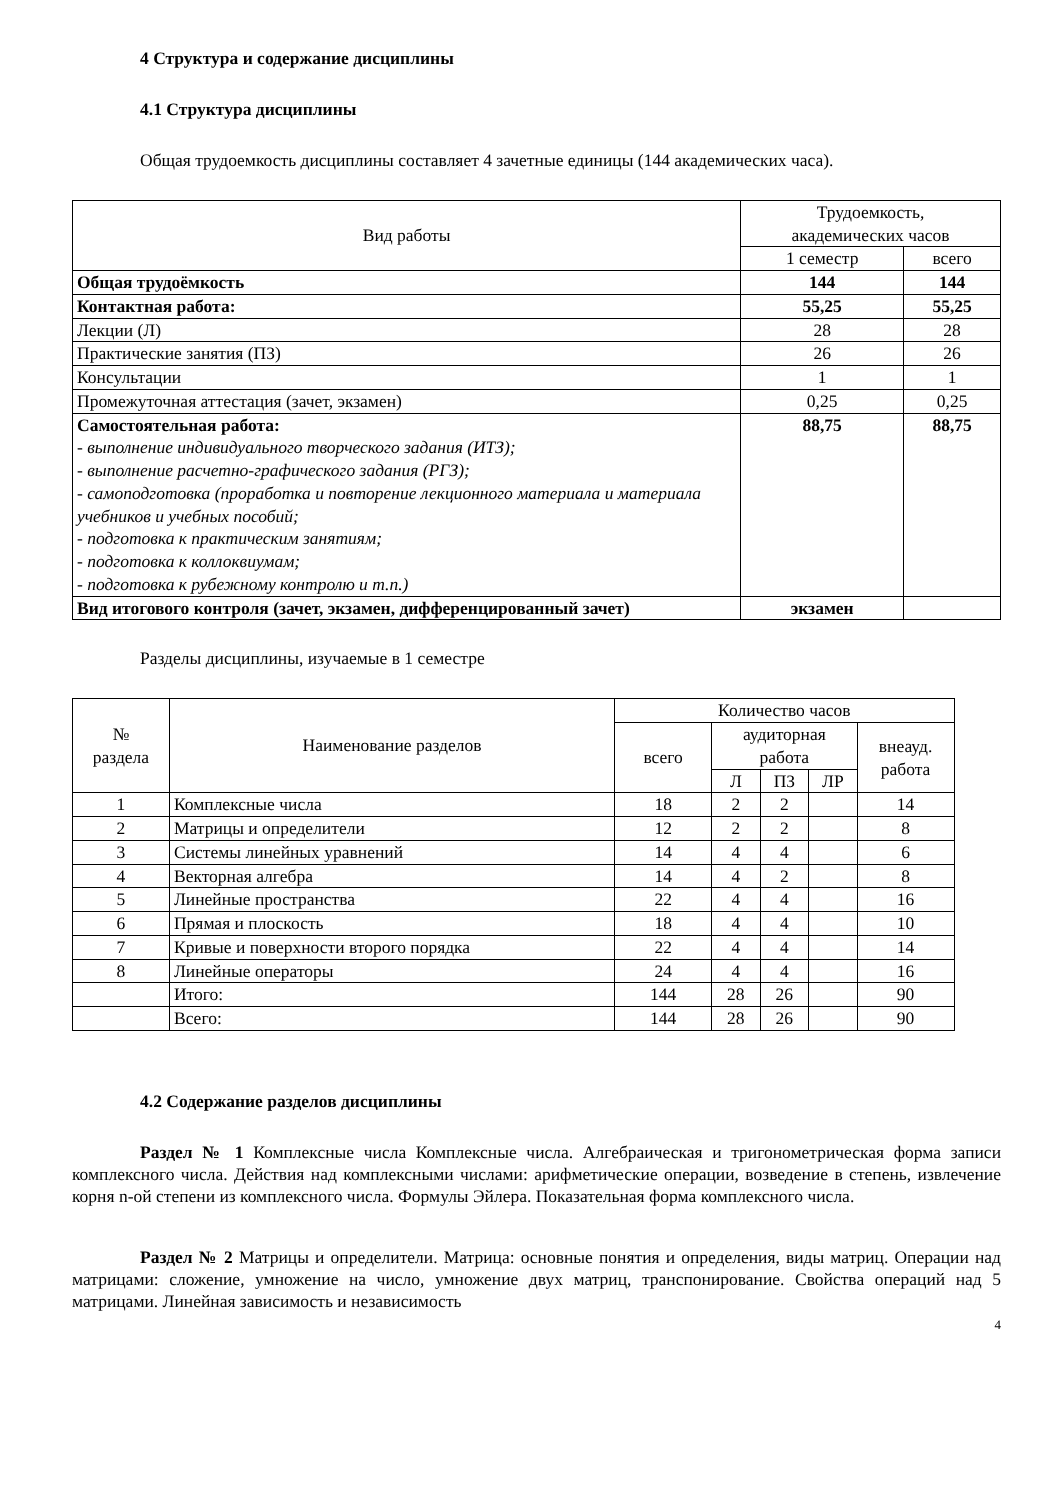4 Структура и содержание дисциплины
4.1 Структура дисциплины
Общая трудоемкость дисциплины составляет 4 зачетные единицы (144 академических часа).
| Вид работы | Трудоемкость, академических часов | |
| --- | --- | --- |
| | 1 семестр | всего |
| Общая трудоёмкость | 144 | 144 |
| Контактная работа: | 55,25 | 55,25 |
| Лекции (Л) | 28 | 28 |
| Практические занятия (ПЗ) | 26 | 26 |
| Консультации | 1 | 1 |
| Промежуточная аттестация (зачет, экзамен) | 0,25 | 0,25 |
| Самостоятельная работа: - выполнение индивидуального творческого задания (ИТЗ); - выполнение расчетно-графического задания (РГЗ); - самоподготовка (проработка и повторение лекционного материала и материала учебников и учебных пособий; - подготовка к практическим занятиям; - подготовка к коллоквиумам; - подготовка к рубежному контролю и т.п.) | 88,75 | 88,75 |
| Вид итогового контроля (зачет, экзамен, дифференцированный зачет) | экзамен | |
Разделы дисциплины, изучаемые в 1 семестре
| № раздела | Наименование разделов | Количество часов | | | | |
| --- | --- | --- | --- | --- | --- | --- |
| | | всего | аудиторная работа | | | внеауд. работа |
| | | | Л | ПЗ | ЛР | |
| 1 | Комплексные числа | 18 | 2 | 2 | | 14 |
| 2 | Матрицы и определители | 12 | 2 | 2 | | 8 |
| 3 | Системы линейных уравнений | 14 | 4 | 4 | | 6 |
| 4 | Векторная алгебра | 14 | 4 | 2 | | 8 |
| 5 | Линейные пространства | 22 | 4 | 4 | | 16 |
| 6 | Прямая и плоскость | 18 | 4 | 4 | | 10 |
| 7 | Кривые и поверхности второго порядка | 22 | 4 | 4 | | 14 |
| 8 | Линейные операторы | 24 | 4 | 4 | | 16 |
| | Итого: | 144 | 28 | 26 | | 90 |
| | Всего: | 144 | 28 | 26 | | 90 |
4.2 Содержание разделов дисциплины
Раздел № 1 Комплексные числа Комплексные числа. Алгебраическая и тригонометрическая форма записи комплексного числа. Действия над комплексными числами: арифметические операции, возведение в степень, извлечение корня n-ой степени из комплексного числа. Формулы Эйлера. Показательная форма комплексного числа.
Раздел № 2 Матрицы и определители. Матрица: основные понятия и определения, виды матриц. Операции над матрицами: сложение, умножение на число, умножение двух матриц, транспонирование. Свойства операций над 5 матрицами. Линейная зависимость и независимость
4